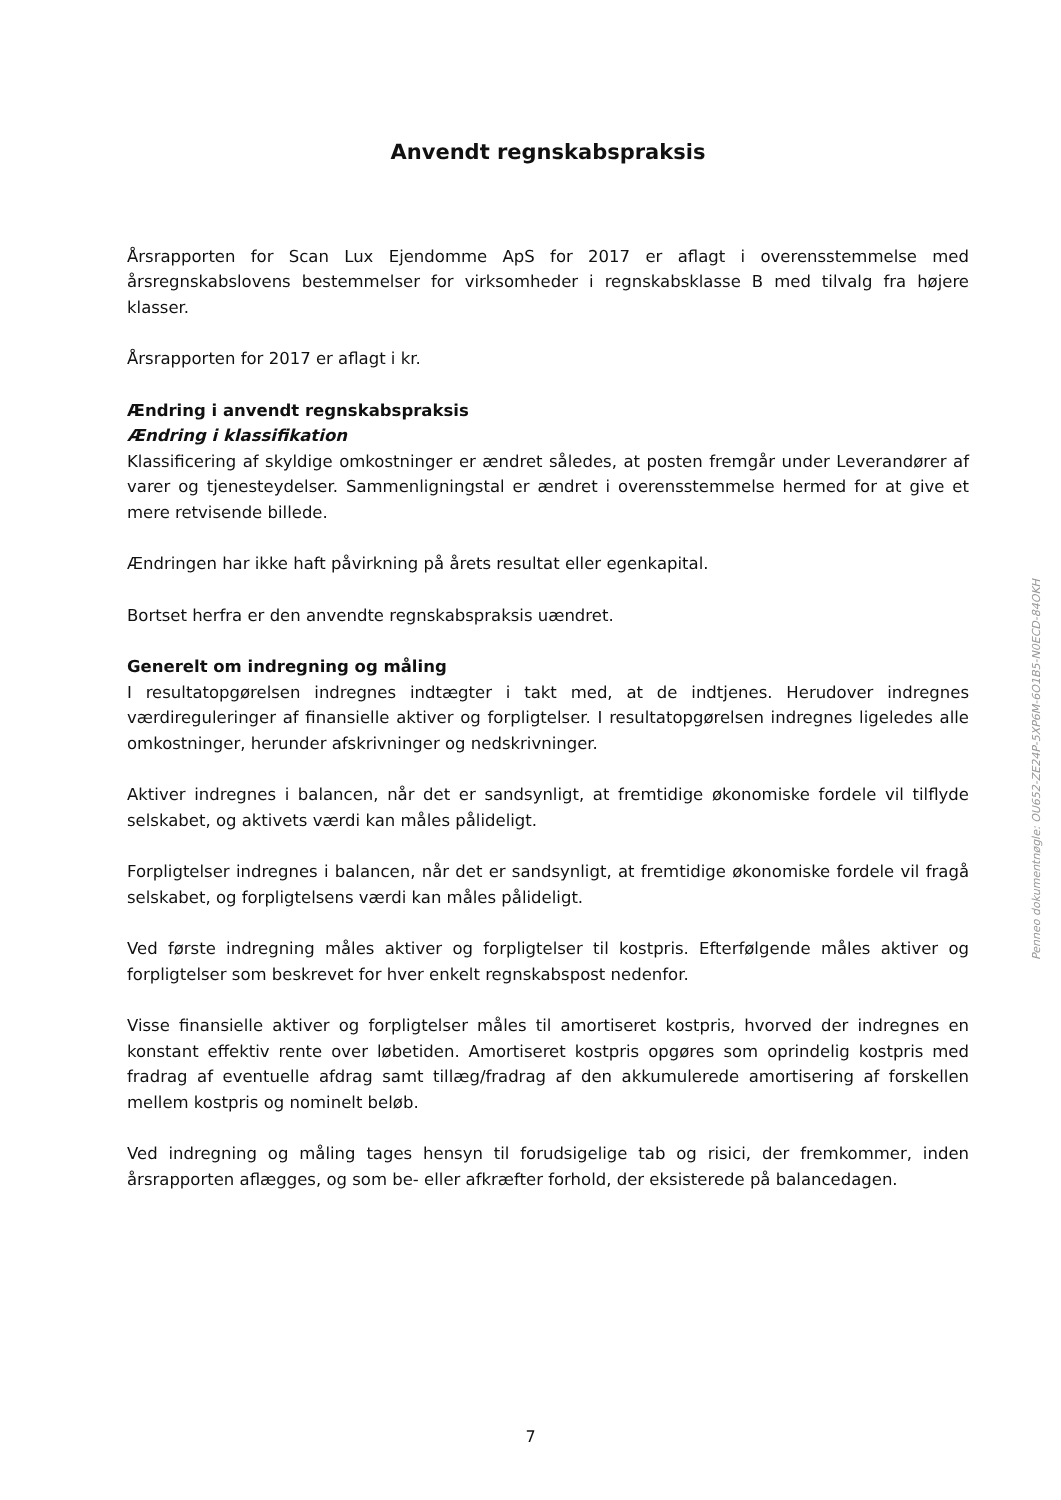Anvendt regnskabspraksis
Årsrapporten for Scan Lux Ejendomme ApS for 2017 er aflagt i overensstemmelse med årsregnskabslovens bestemmelser for virksomheder i regnskabsklasse B med tilvalg fra højere klasser.
Årsrapporten for 2017 er aflagt i kr.
Ændring i anvendt regnskabspraksis
Ændring i klassifikation
Klassificering af skyldige omkostninger er ændret således, at posten fremgår under Leverandører af varer og tjenesteydelser. Sammenligningstal er ændret i overensstemmelse hermed for at give et mere retvisende billede.
Ændringen har ikke haft påvirkning på årets resultat eller egenkapital.
Bortset herfra er den anvendte regnskabspraksis uændret.
Generelt om indregning og måling
I resultatopgørelsen indregnes indtægter i takt med, at de indtjenes. Herudover indregnes værdireguleringer af finansielle aktiver og forpligtelser. I resultatopgørelsen indregnes ligeledes alle omkostninger, herunder afskrivninger og nedskrivninger.
Aktiver indregnes i balancen, når det er sandsynligt, at fremtidige økonomiske fordele vil tilflyde selskabet, og aktivets værdi kan måles pålideligt.
Forpligtelser indregnes i balancen, når det er sandsynligt, at fremtidige økonomiske fordele vil fragå selskabet, og forpligtelsens værdi kan måles pålideligt.
Ved første indregning måles aktiver og forpligtelser til kostpris. Efterfølgende måles aktiver og forpligtelser som beskrevet for hver enkelt regnskabspost nedenfor.
Visse finansielle aktiver og forpligtelser måles til amortiseret kostpris, hvorved der indregnes en konstant effektiv rente over løbetiden. Amortiseret kostpris opgøres som oprindelig kostpris med fradrag af eventuelle afdrag samt tillæg/fradrag af den akkumulerede amortisering af forskellen mellem kostpris og nominelt beløb.
Ved indregning og måling tages hensyn til forudsigelige tab og risici, der fremkommer, inden årsrapporten aflægges, og som be- eller afkræfter forhold, der eksisterede på balancedagen.
Penneo dokumentnøgle: OU652-ZE24P-5XP6M-6O1B5-N0ECD-84OKH
7